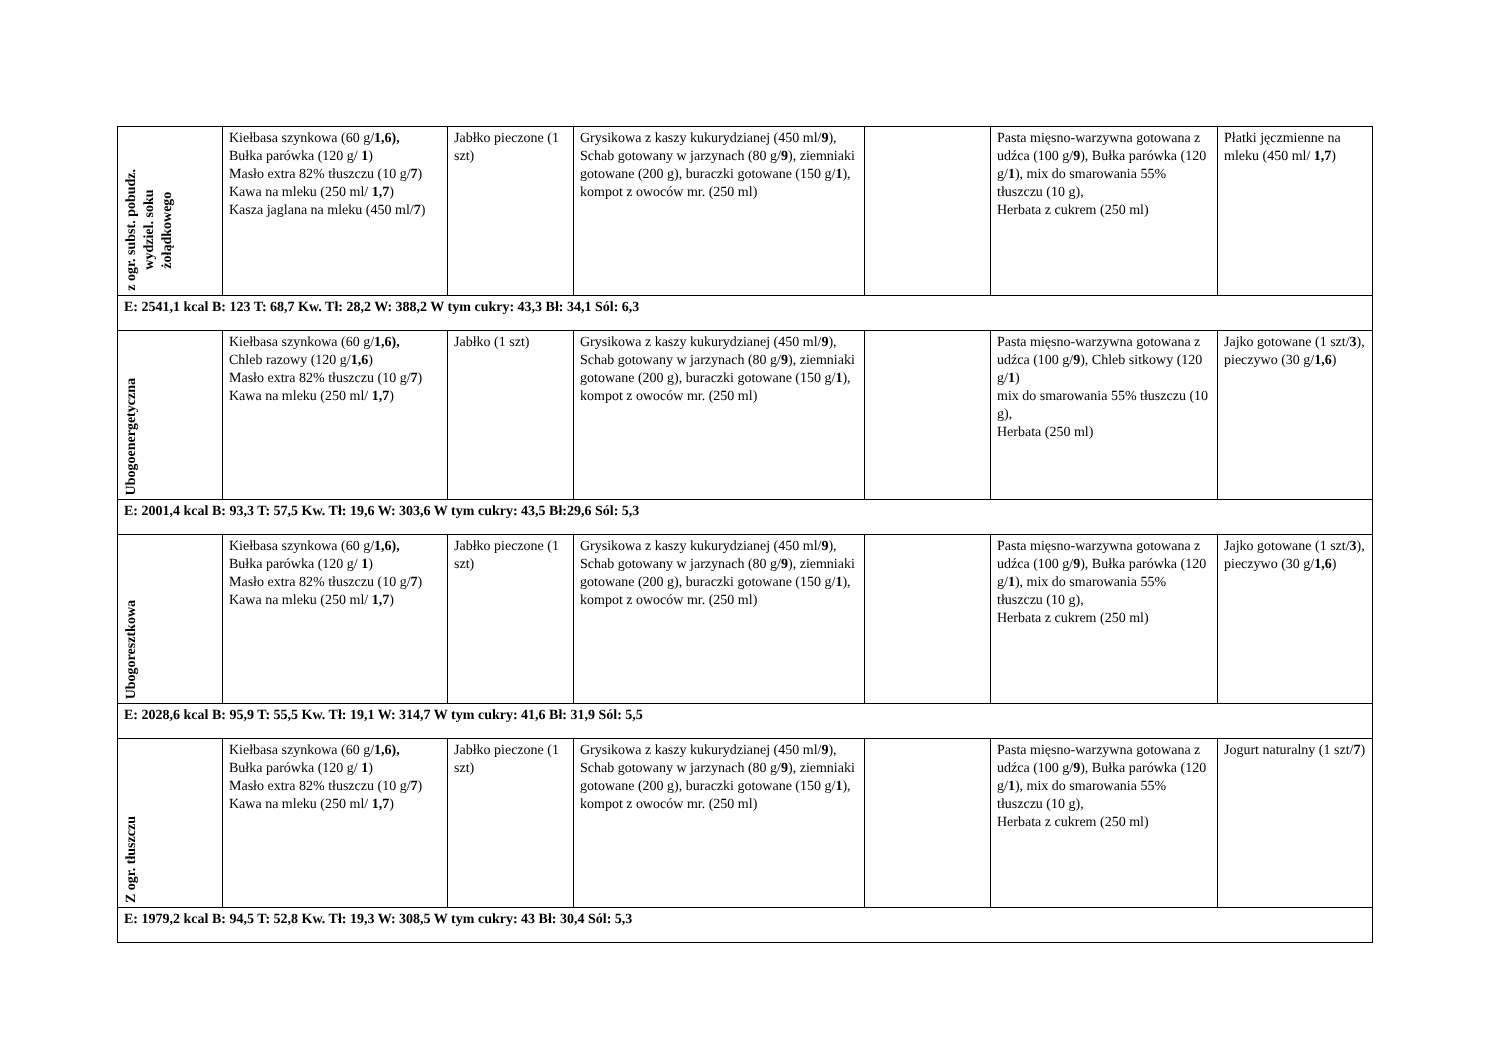| z ogr. subst. pobudz. wydziel. soku żołądkowego | Kiełbasa szynkowa (60 g/ 1,6), Bułka parówka (120 g/ 1 ) Masło extra 82% tłuszczu (10 g/ 7 ) Kawa na mleku (250 ml/ 1,7 ) Kasza jaglana na mleku (450 ml/ 7 ) | Jabłko pieczone (1 szt) | Grysikowa z kaszy kukurydzianej (450 ml/ 9 ), Schab gotowany w jarzynach (80 g/ 9 ), ziemniaki gotowane (200 g), buraczki gotowane (150 g/ 1 ), kompot z owoców mr. (250 ml) | | Pasta mięsno-warzywna gotowana z udźca (100 g/ 9 ), Bułka parówka (120 g/ 1 ), mix do smarowania 55% tłuszczu (10 g), Herbata z cukrem (250 ml) | Płatki jęczmienne na mleku (450 ml/ 1,7 ) |
| E: 2541,1 kcal B: 123 T: 68,7 Kw. Tł: 28,2 W: 388,2 W tym cukry: 43,3 Bł: 34,1 Sól: 6,3 | | | | | | |
| Ubogoenergetyczna | Kiełbasa szynkowa (60 g/ 1,6), Chleb razowy (120 g/ 1,6 ) Masło extra 82% tłuszczu (10 g/ 7 ) Kawa na mleku (250 ml/ 1,7 ) | Jabłko (1 szt) | Grysikowa z kaszy kukurydzianej (450 ml/ 9 ), Schab gotowany w jarzynach (80 g/ 9 ), ziemniaki gotowane (200 g), buraczki gotowane (150 g/ 1 ), kompot z owoców mr. (250 ml) | | Pasta mięsno-warzywna gotowana z udźca (100 g/ 9 ), Chleb sitkowy (120 g/ 1 ) mix do smarowania 55% tłuszczu (10 g), Herbata (250 ml) | Jajko gotowane (1 szt/ 3 ), pieczywo (30 g/ 1,6 ) |
| E: 2001,4 kcal B: 93,3 T: 57,5 Kw. Tł: 19,6 W: 303,6 W tym cukry: 43,5 Bł:29,6 Sól: 5,3 | | | | | | |
| Ubogoresztkowa | Kiełbasa szynkowa (60 g/ 1,6), Bułka parówka (120 g/ 1 ) Masło extra 82% tłuszczu (10 g/ 7 ) Kawa na mleku (250 ml/ 1,7 ) | Jabłko pieczone (1 szt) | Grysikowa z kaszy kukurydzianej (450 ml/ 9 ), Schab gotowany w jarzynach (80 g/ 9 ), ziemniaki gotowane (200 g), buraczki gotowane (150 g/ 1 ), kompot z owoców mr. (250 ml) | | Pasta mięsno-warzywna gotowana z udźca (100 g/ 9 ), Bułka parówka (120 g/ 1 ), mix do smarowania 55% tłuszczu (10 g), Herbata z cukrem (250 ml) | Jajko gotowane (1 szt/ 3 ), pieczywo (30 g/ 1,6 ) |
| E: 2028,6 kcal B: 95,9 T: 55,5 Kw. Tł: 19,1 W: 314,7 W tym cukry: 41,6 Bł: 31,9 Sól: 5,5 | | | | | | |
| Z ogr. tłuszczu | Kiełbasa szynkowa (60 g/ 1,6), Bułka parówka (120 g/ 1 ) Masło extra 82% tłuszczu (10 g/ 7 ) Kawa na mleku (250 ml/ 1,7 ) | Jabłko pieczone (1 szt) | Grysikowa z kaszy kukurydzianej (450 ml/ 9 ), Schab gotowany w jarzynach (80 g/ 9 ), ziemniaki gotowane (200 g), buraczki gotowane (150 g/ 1 ), kompot z owoców mr. (250 ml) | | Pasta mięsno-warzywna gotowana z udźca (100 g/ 9 ), Bułka parówka (120 g/ 1 ), mix do smarowania 55% tłuszczu (10 g), Herbata z cukrem (250 ml) | Jogurt naturalny (1 szt/ 7 ) |
| E: 1979,2 kcal B: 94,5 T: 52,8 Kw. Tł: 19,3 W: 308,5 W tym cukry: 43 Bł: 30,4 Sól: 5,3 | | | | | | |